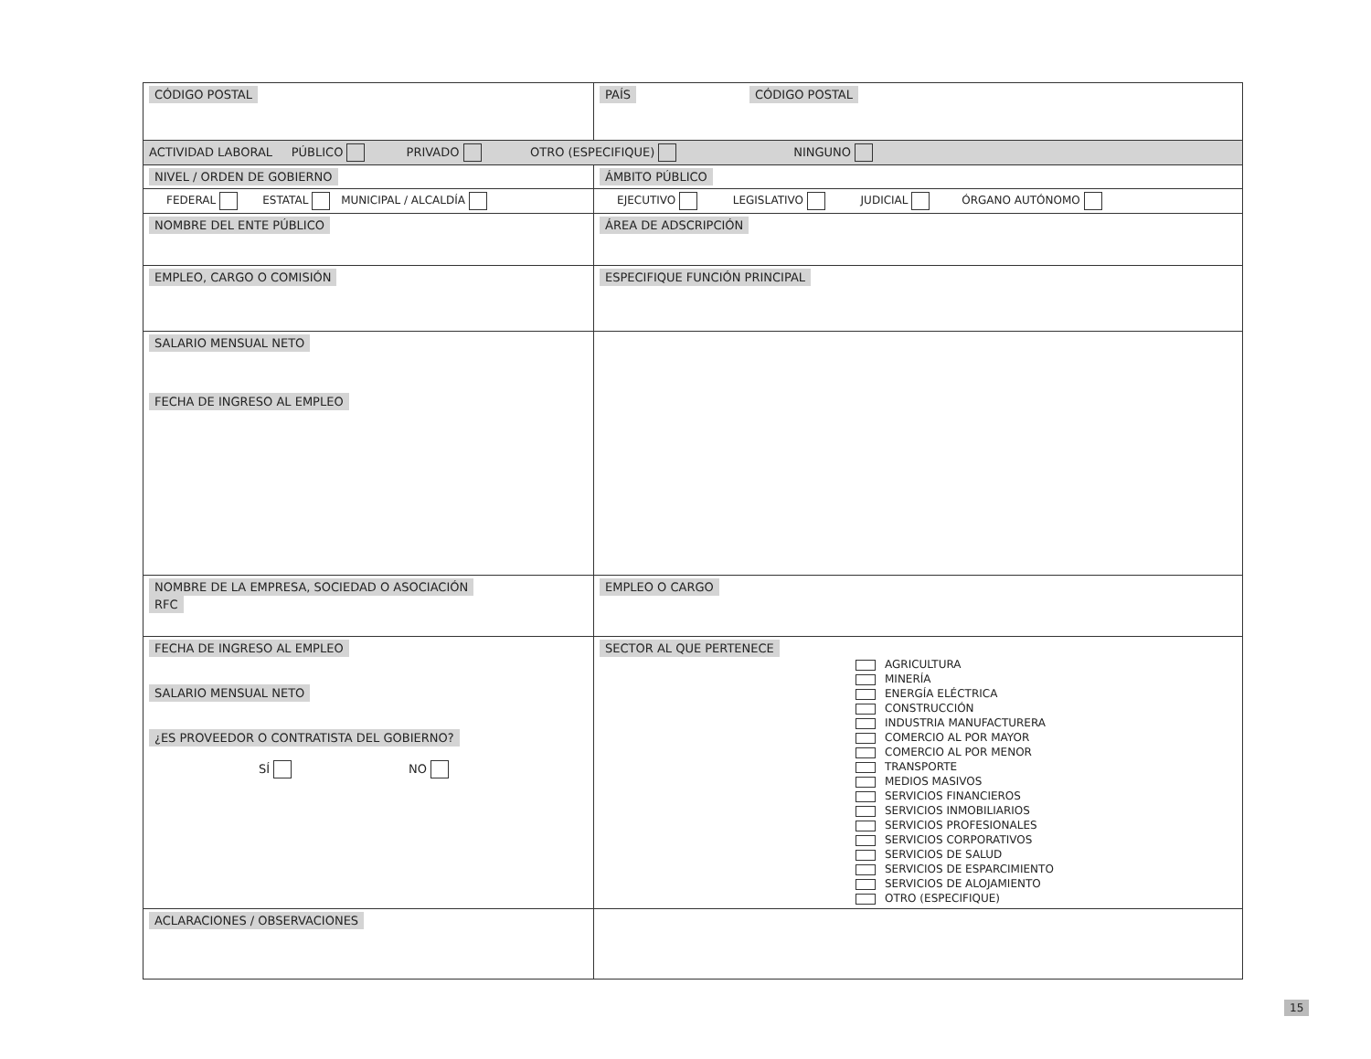| CÓDIGO POSTAL | | PAÍS CÓDIGO POSTAL | |
| ACTIVIDAD LABORAL PÚBLICO PRIVADO OTRO (ESPECIFIQUE) NINGUNO | | | |
| NIVEL / ORDEN DE GOBIERNO | | ÁMBITO PÚBLICO | |
| FEDERAL ESTATAL MUNICIPAL / ALCALDÍA | | EJECUTIVO LEGISLATIVO JUDICIAL ÓRGANO AUTÓNOMO | |
| NOMBRE DEL ENTE PÚBLICO | | | ÁREA DE ADSCRIPCIÓN |
| EMPLEO, CARGO O COMISIÓN | ESPECIFIQUE FUNCIÓN PRINCIPAL | | |
| SALARIO MENSUAL NETO FECHA DE INGRESO AL EMPLEO | | | |
| NOMBRE DE LA EMPRESA, SOCIEDAD O ASOCIACIÓN RFC | | | EMPLEO O CARGO |
| FECHA DE INGRESO AL EMPLEO SALARIO MENSUAL NETO ¿ES PROVEEDOR O CONTRATISTA DEL GOBIERNO? SÍ NO | SECTOR AL QUE PERTENECE AGRICULTURA MINERÍA ENERGÍA ELÉCTRICA CONSTRUCCIÓN INDUSTRIA MANUFACTURERA COMERCIO AL POR MAYOR COMERCIO AL POR MENOR TRANSPORTE MEDIOS MASIVOS SERVICIOS FINANCIEROS SERVICIOS INMOBILIARIOS SERVICIOS PROFESIONALES SERVICIOS CORPORATIVOS SERVICIOS DE SALUD SERVICIOS DE ESPARCIMIENTO SERVICIOS DE ALOJAMIENTO OTRO (ESPECIFIQUE) | | |
| ACLARACIONES / OBSERVACIONES | | | |
15